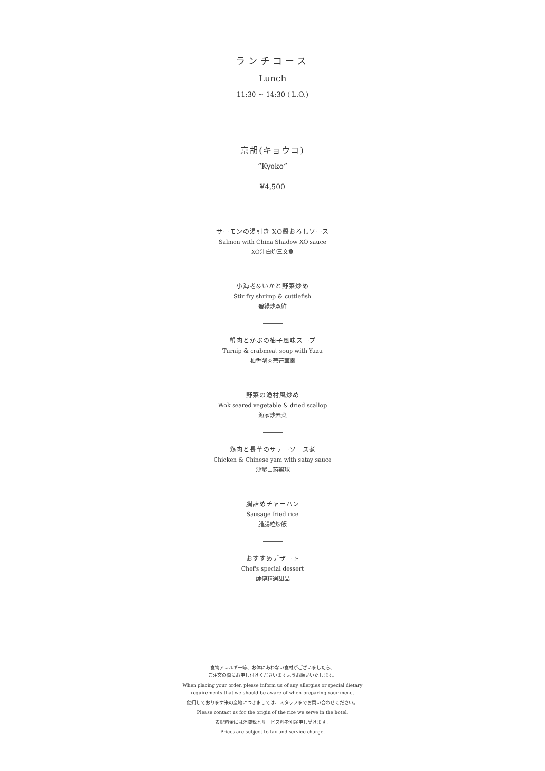ランチコース
Lunch
11:30 ~ 14:30 ( L.O.)
京胡(キョウコ)
“Kyoko”
¥4,500
サーモンの湯引き XO醤おろしソース
Salmon with China Shadow XO sauce
XO汁白灼三文魚
小海老&いかと野菜炒め
Stir fry shrimp & cuttlefish
碧緑炒双鮮
蟹肉とかぶの柚子風味スープ
Turnip & crabmeat soup with Yuzu
柚香蟹肉蕪菁茸羹
野菜の漁村風炒め
Wok seared vegetable & dried scallop
漁家炒素菜
鶏肉と長芋のサテーソース煮
Chicken & Chinese yam with satay sauce
沙爹山葯鶏球
腸詰めチャーハン
Sausage fried rice
腊腸粒炒飯
おすすめデザート
Chef's special dessert
師傅精選甜品
食物アレルギー等、お体にあわない食材がございましたら、
ご注文の際にお申し付けくださいますようお願いいたします。
When placing your order, please inform us of any allergies or special dietary
requirements that we should be aware of when preparing your menu.
使用しております米の産地につきましては、スタッフまでお問い合わせください。
Please contact us for the origin of the rice we serve in the hotel.
表記料金には消費税とサービス料を別途申し受けます。
Prices are subject to tax and service charge.